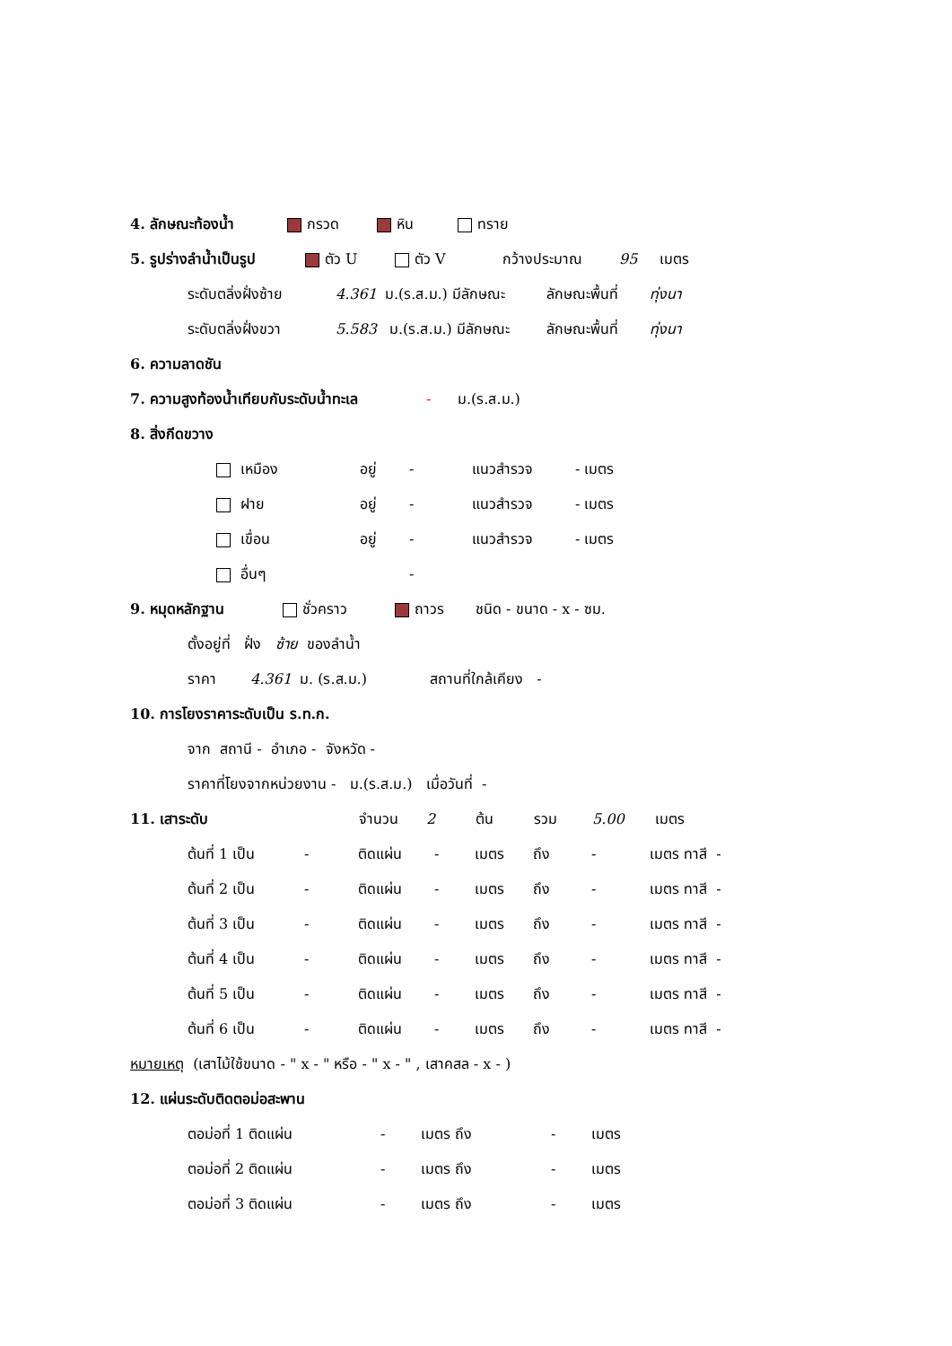4. ลักษณะท้องน้ำ กรวด หิน ทราย
5. รูปร่างลำน้ำเป็นรูป ตัว U ตัว V กว้างประมาณ 95 เมตร
ระดับตลิ่งฝั่งซ้าย 4.361 ม.(ร.ส.ม.) มีลักษณะ ลักษณะพื้นที่ ทุ่งนา
ระดับตลิ่งฝั่งขวา 5.583 ม.(ร.ส.ม.) มีลักษณะ ลักษณะพื้นที่ ทุ่งนา
6. ความลาดชัน
7. ความสูงท้องน้ำเทียบกับระดับน้ำทะเล - ม.(ร.ส.ม.)
8. สิ่งกีดขวาง
เหมือง อยู่ - แนวสำรวจ - เมตร
ฝาย อยู่ - แนวสำรวจ - เมตร
เขื่อน อยู่ - แนวสำรวจ - เมตร
อื่นๆ -
9. หมุดหลักฐาน ชั่วคราว ถาวร ชนิด - ขนาด - x - ซม.
ตั้งอยู่ที่ ฝั่ง ซ้าย ของลำน้ำ
ราคา 4.361 ม. (ร.ส.ม.) สถานที่ใกล้เคียง -
10. การโยงราคาระดับเป็น ร.ท.ก.
จาก สถานี - อำเภอ - จังหวัด -
ราคาที่โยงจากหน่วยงาน - ม.(ร.ส.ม.) เมื่อวันที่ -
11. เสาระดับ จำนวน 2 ต้น รวม 5.00 เมตร
ต้นที่ 1 เป็น - ติดแผ่น - เมตร ถึง - เมตร ทาสี -
ต้นที่ 2 เป็น - ติดแผ่น - เมตร ถึง - เมตร ทาสี -
ต้นที่ 3 เป็น - ติดแผ่น - เมตร ถึง - เมตร ทาสี -
ต้นที่ 4 เป็น - ติดแผ่น - เมตร ถึง - เมตร ทาสี -
ต้นที่ 5 เป็น - ติดแผ่น - เมตร ถึง - เมตร ทาสี -
ต้นที่ 6 เป็น - ติดแผ่น - เมตร ถึง - เมตร ทาสี -
หมายเหตุ (เสาไม้ใช้ขนาด - " x - " หรือ - " x - " , เสาคสล - x - )
12. แผ่นระดับติดตอม่อสะพาน
ตอม่อที่ 1 ติดแผ่น - เมตร ถึง - เมตร
ตอม่อที่ 2 ติดแผ่น - เมตร ถึง - เมตร
ตอม่อที่ 3 ติดแผ่น - เมตร ถึง - เมตร